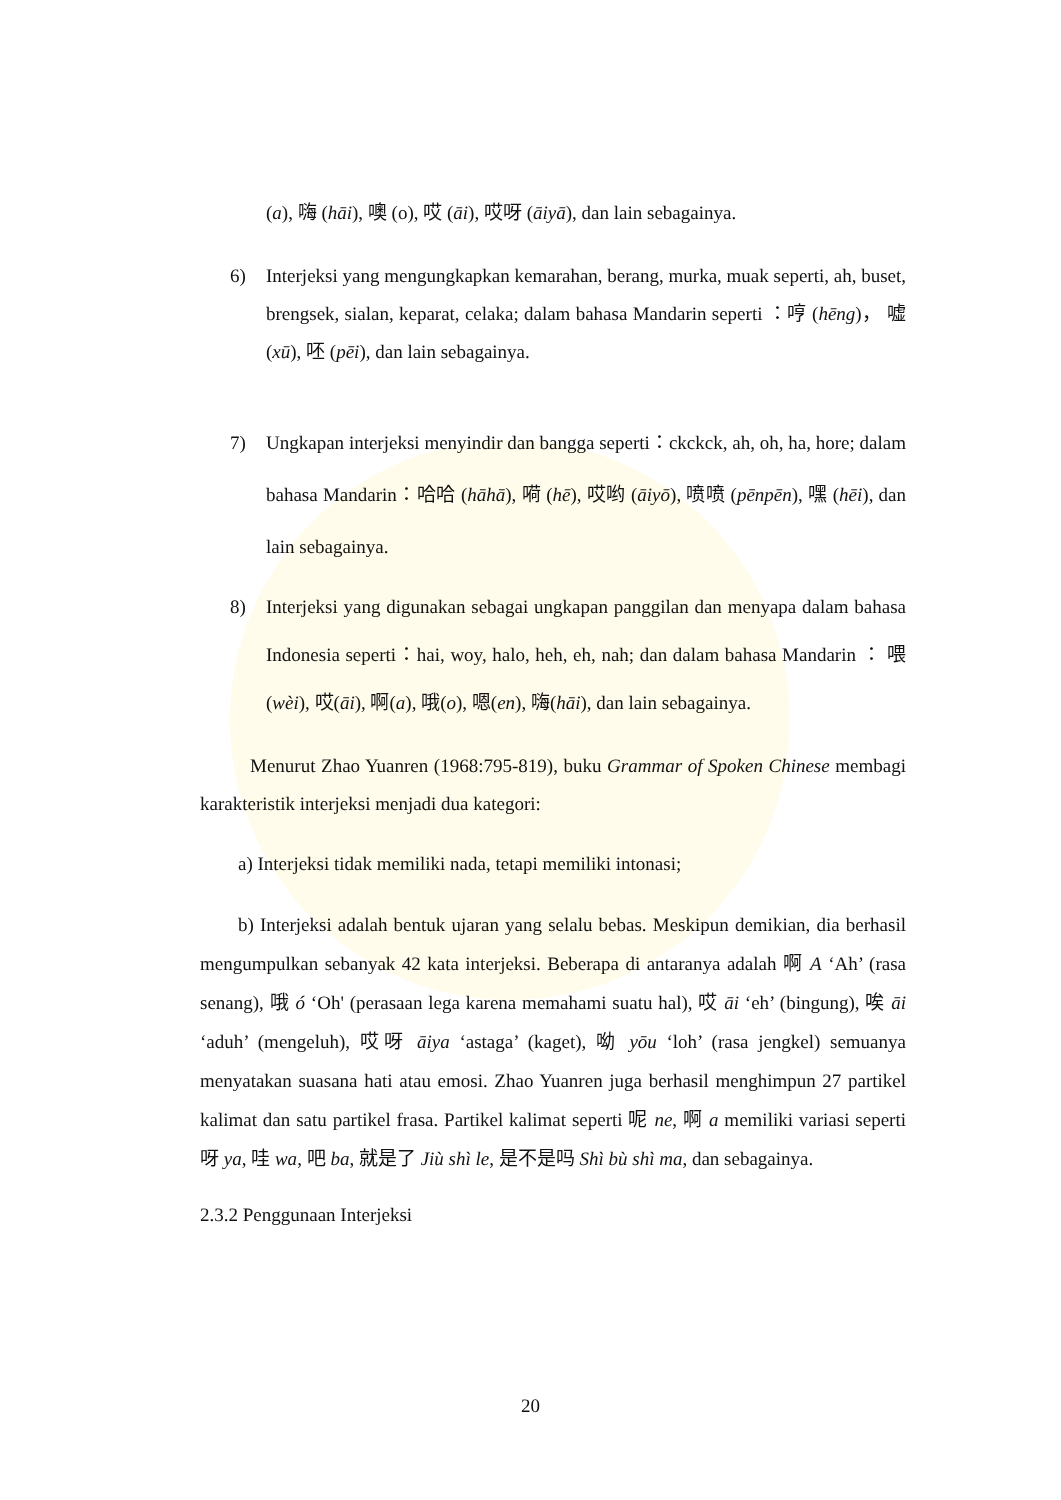(a), 嗨 (hāi), 噢 (o), 哎 (āi), 哎呀 (āiyā), dan lain sebagainya.
6) Interjeksi yang mengungkapkan kemarahan, berang, murka, muak seperti, ah, buset, brengsek, sialan, keparat, celaka; dalam bahasa Mandarin seperti ：哼 (hēng)， 嘘 (xū), 呸 (pēi), dan lain sebagainya.
7) Ungkapan interjeksi menyindir dan bangga seperti：ckckck, ah, oh, ha, hore; dalam bahasa Mandarin：哈哈 (hāhā), 嗬 (hē), 哎哟 (āiyō), 喷喷 (pēnpēn), 嘿 (hēi), dan lain sebagainya.
8) Interjeksi yang digunakan sebagai ungkapan panggilan dan menyapa dalam bahasa Indonesia seperti：hai, woy, halo, heh, eh, nah; dan dalam bahasa Mandarin ： 喂(wèi), 哎(āi), 啊(a), 哦(o), 嗯(en), 嗨(hāi), dan lain sebagainya.
Menurut Zhao Yuanren (1968:795-819), buku Grammar of Spoken Chinese membagi karakteristik interjeksi menjadi dua kategori:
a) Interjeksi tidak memiliki nada, tetapi memiliki intonasi;
b) Interjeksi adalah bentuk ujaran yang selalu bebas. Meskipun demikian, dia berhasil mengumpulkan sebanyak 42 kata interjeksi. Beberapa di antaranya adalah 啊 A ‘Ah’ (rasa senang), 哦 ó ‘Oh' (perasaan lega karena memahami suatu hal), 哎 āi ‘eh’ (bingung), 唉 āi ‘aduh’ (mengeluh), 哎呀 āiya ‘astaga’ (kaget), 呦 yōu ‘loh’ (rasa jengkel) semuanya menyatakan suasana hati atau emosi. Zhao Yuanren juga berhasil menghimpun 27 partikel kalimat dan satu partikel frasa. Partikel kalimat seperti 呢 ne, 啊 a memiliki variasi seperti 呀 ya, 哇 wa, 吧 ba, 就是了 Jiù shì le, 是不是吗 Shì bù shì ma, dan sebagainya.
2.3.2 Penggunaan Interjeksi
20